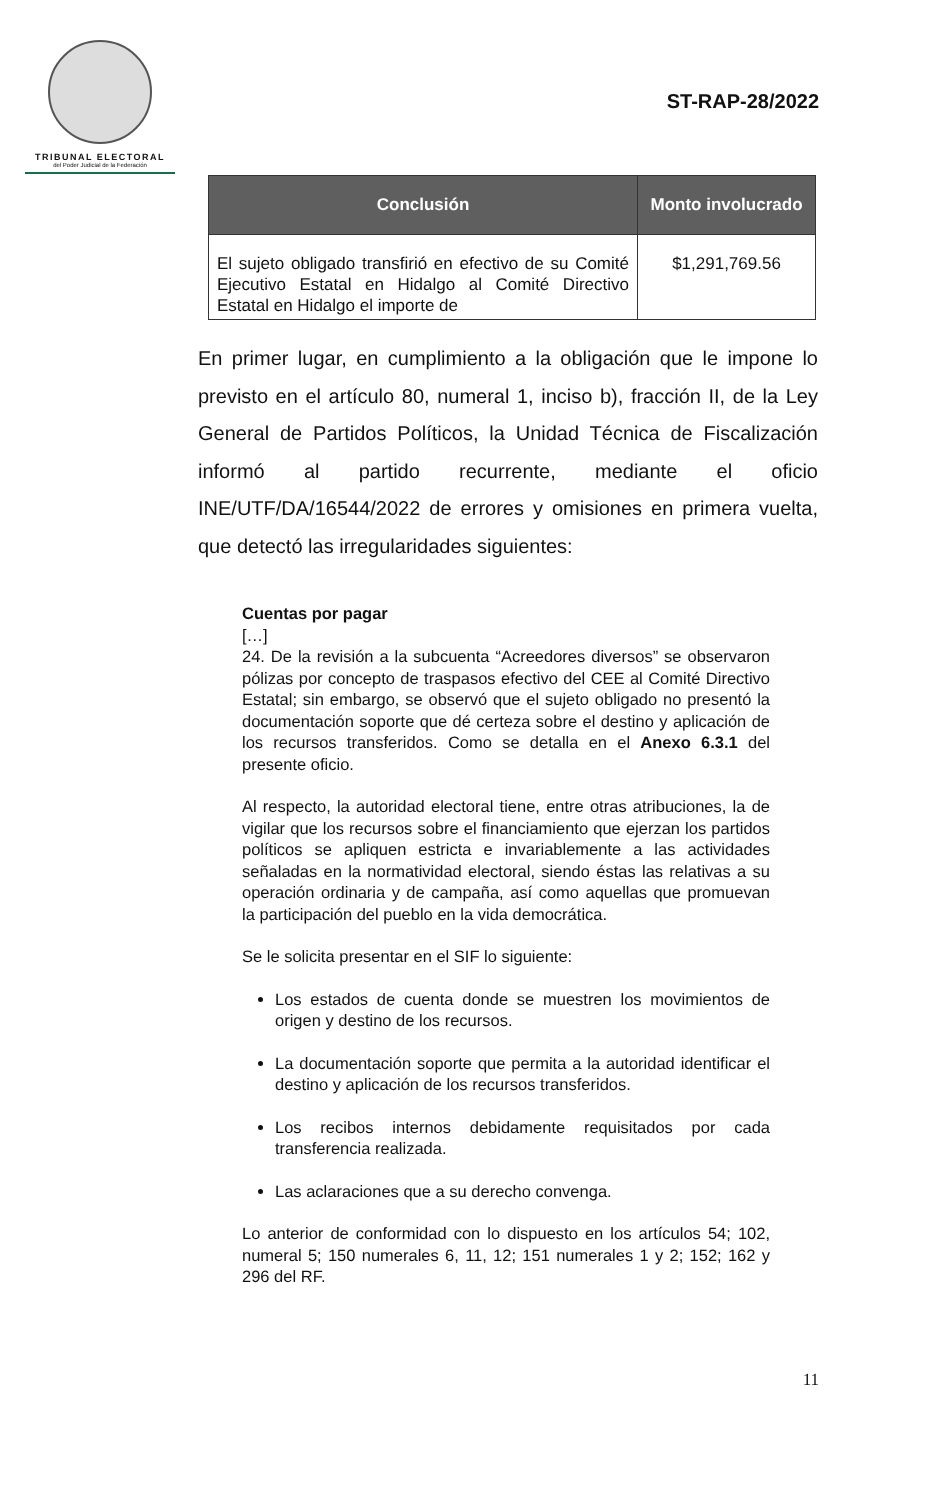TRIBUNAL ELECTORAL
del Poder Judicial de la Federación
ST-RAP-28/2022
| Conclusión | Monto involucrado |
| --- | --- |
| El sujeto obligado transfirió en efectivo de su Comité Ejecutivo Estatal en Hidalgo al Comité Directivo Estatal en Hidalgo el importe de | $1,291,769.56 |
En primer lugar, en cumplimiento a la obligación que le impone lo previsto en el artículo 80, numeral 1, inciso b), fracción II, de la Ley General de Partidos Políticos, la Unidad Técnica de Fiscalización informó al partido recurrente, mediante el oficio INE/UTF/DA/16544/2022 de errores y omisiones en primera vuelta, que detectó las irregularidades siguientes:
Cuentas por pagar
[…]
24. De la revisión a la subcuenta “Acreedores diversos” se observaron pólizas por concepto de traspasos efectivo del CEE al Comité Directivo Estatal; sin embargo, se observó que el sujeto obligado no presentó la documentación soporte que dé certeza sobre el destino y aplicación de los recursos transferidos. Como se detalla en el Anexo 6.3.1 del presente oficio.
Al respecto, la autoridad electoral tiene, entre otras atribuciones, la de vigilar que los recursos sobre el financiamiento que ejerzan los partidos políticos se apliquen estricta e invariablemente a las actividades señaladas en la normatividad electoral, siendo éstas las relativas a su operación ordinaria y de campaña, así como aquellas que promuevan la participación del pueblo en la vida democrática.
Se le solicita presentar en el SIF lo siguiente:
Los estados de cuenta donde se muestren los movimientos de origen y destino de los recursos.
La documentación soporte que permita a la autoridad identificar el destino y aplicación de los recursos transferidos.
Los recibos internos debidamente requisitados por cada transferencia realizada.
Las aclaraciones que a su derecho convenga.
Lo anterior de conformidad con lo dispuesto en los artículos 54; 102, numeral 5; 150 numerales 6, 11, 12; 151 numerales 1 y 2; 152; 162 y 296 del RF.
11